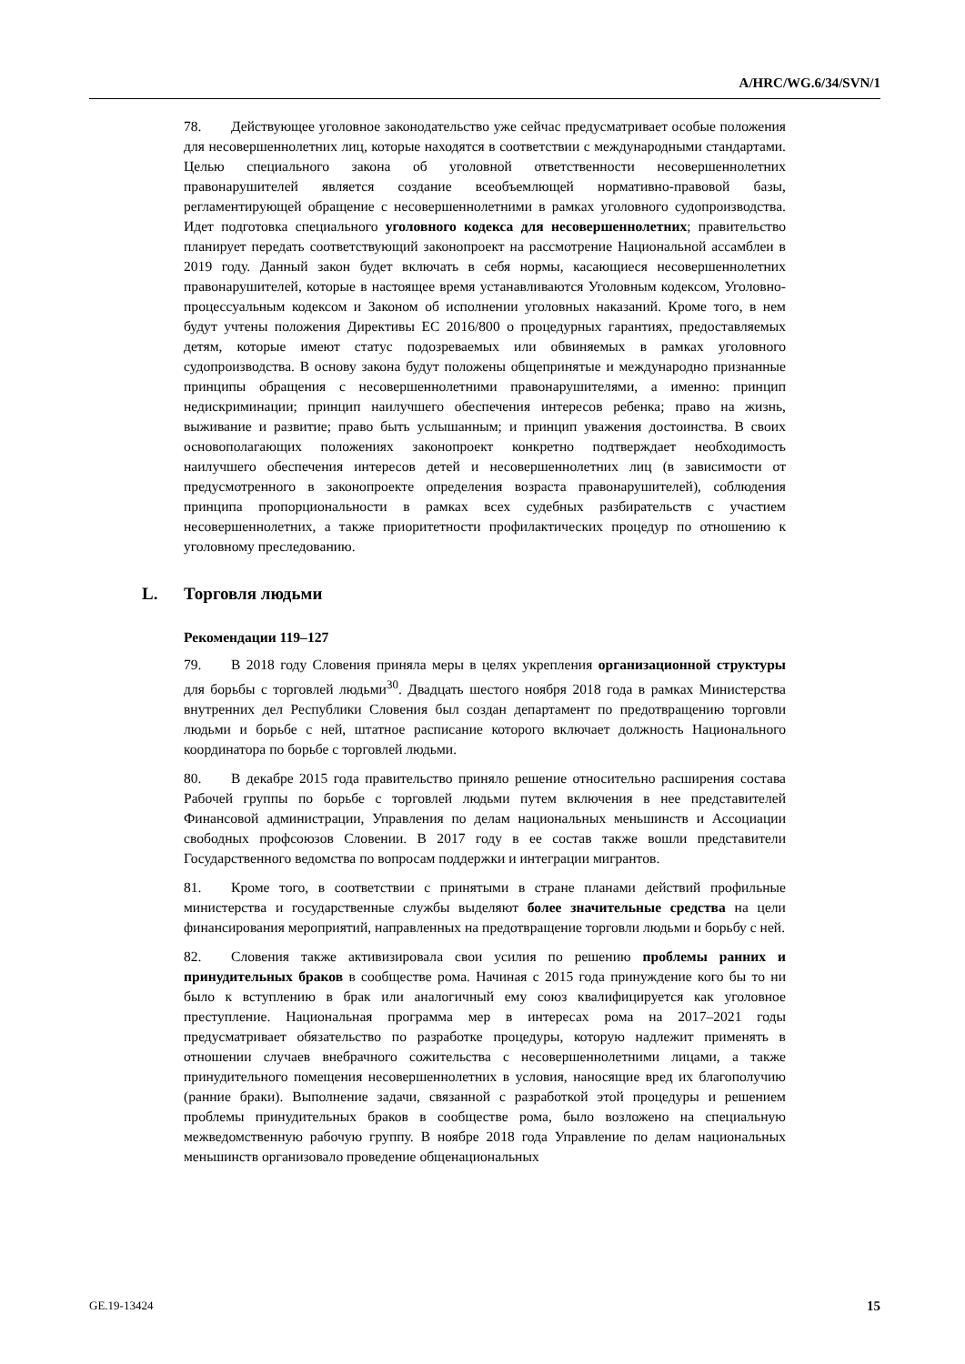A/HRC/WG.6/34/SVN/1
78. Действующее уголовное законодательство уже сейчас предусматривает особые положения для несовершеннолетних лиц, которые находятся в соответствии с международными стандартами. Целью специального закона об уголовной ответственности несовершеннолетних правонарушителей является создание всеобъемлющей нормативно-правовой базы, регламентирующей обращение с несовершеннолетними в рамках уголовного судопроизводства. Идет подготовка специального уголовного кодекса для несовершеннолетних; правительство планирует передать соответствующий законопроект на рассмотрение Национальной ассамблеи в 2019 году. Данный закон будет включать в себя нормы, касающиеся несовершеннолетних правонарушителей, которые в настоящее время устанавливаются Уголовным кодексом, Уголовно-процессуальным кодексом и Законом об исполнении уголовных наказаний. Кроме того, в нем будут учтены положения Директивы ЕС 2016/800 о процедурных гарантиях, предоставляемых детям, которые имеют статус подозреваемых или обвиняемых в рамках уголовного судопроизводства. В основу закона будут положены общепринятые и международно признанные принципы обращения с несовершеннолетними правонарушителями, а именно: принцип недискриминации; принцип наилучшего обеспечения интересов ребенка; право на жизнь, выживание и развитие; право быть услышанным; и принцип уважения достоинства. В своих основополагающих положениях законопроект конкретно подтверждает необходимость наилучшего обеспечения интересов детей и несовершеннолетних лиц (в зависимости от предусмотренного в законопроекте определения возраста правонарушителей), соблюдения принципа пропорциональности в рамках всех судебных разбирательств с участием несовершеннолетних, а также приоритетности профилактических процедур по отношению к уголовному преследованию.
L. Торговля людьми
Рекомендации 119–127
79. В 2018 году Словения приняла меры в целях укрепления организационной структуры для борьбы с торговлей людьми<sup>30</sup>. Двадцать шестого ноября 2018 года в рамках Министерства внутренних дел Республики Словения был создан департамент по предотвращению торговли людьми и борьбе с ней, штатное расписание которого включает должность Национального координатора по борьбе с торговлей людьми.
80. В декабре 2015 года правительство приняло решение относительно расширения состава Рабочей группы по борьбе с торговлей людьми путем включения в нее представителей Финансовой администрации, Управления по делам национальных меньшинств и Ассоциации свободных профсоюзов Словении. В 2017 году в ее состав также вошли представители Государственного ведомства по вопросам поддержки и интеграции мигрантов.
81. Кроме того, в соответствии с принятыми в стране планами действий профильные министерства и государственные службы выделяют более значительные средства на цели финансирования мероприятий, направленных на предотвращение торговли людьми и борьбу с ней.
82. Словения также активизировала свои усилия по решению проблемы ранних и принудительных браков в сообществе рома. Начиная с 2015 года принуждение кого бы то ни было к вступлению в брак или аналогичный ему союз квалифицируется как уголовное преступление. Национальная программа мер в интересах рома на 2017–2021 годы предусматривает обязательство по разработке процедуры, которую надлежит применять в отношении случаев внебрачного сожительства с несовершеннолетними лицами, а также принудительного помещения несовершеннолетних в условия, наносящие вред их благополучию (ранние браки). Выполнение задачи, связанной с разработкой этой процедуры и решением проблемы принудительных браков в сообществе рома, было возложено на специальную межведомственную рабочую группу. В ноябре 2018 года Управление по делам национальных меньшинств организовало проведение общенациональных
GE.19-13424 15